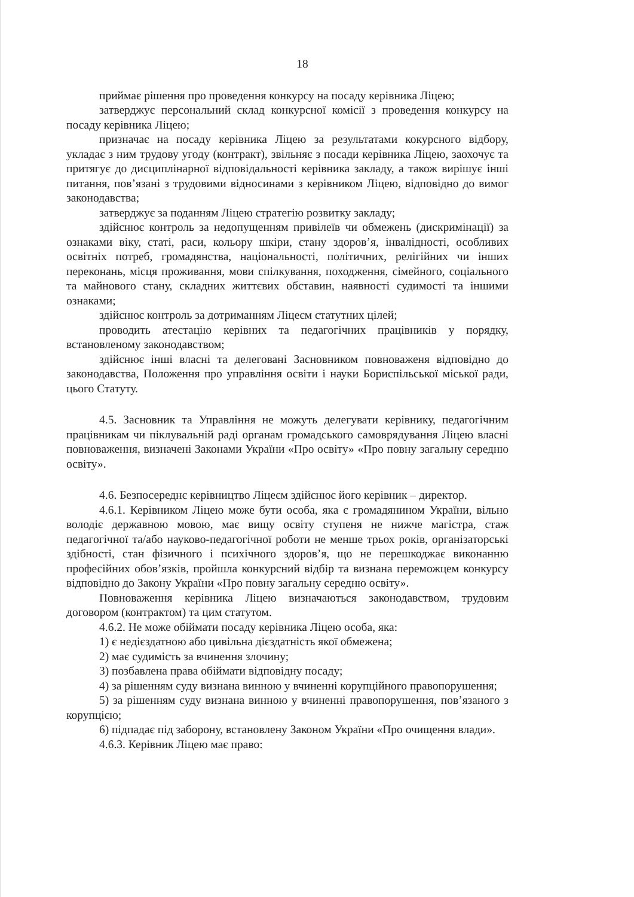18
приймає рішення про проведення конкурсу на посаду керівника Ліцею;
затверджує персональний склад конкурсної комісії з проведення конкурсу на посаду керівника Ліцею;
призначає на посаду керівника Ліцею за результатами кокурсного відбору, укладає з ним трудову угоду (контракт), звільняє з посади керівника Ліцею, заохочує та притягує до дисциплінарної відповідальності керівника закладу, а також вирішує інші питання, пов’язані з трудовими відносинами з керівником Ліцею, відповідно до вимог законодавства;
затверджує за поданням Ліцею стратегію розвитку закладу;
здійснює контроль за недопущенням привілеїв чи обмежень (дискримінації) за ознаками віку, статі, раси, кольору шкіри, стану здоров’я, інвалідності, особливих освітніх потреб, громадянства, національності, політичних, релігійних чи інших переконань, місця проживання, мови спілкування, походження, сімейного, соціального та майнового стану, складних життєвих обставин, наявності судимості та іншими ознаками;
здійснює контроль за дотриманням Ліцеєм статутних цілей;
проводить атестацію керівних та педагогічних працівників у порядку, встановленому законодавством;
здійснює інші власні та делеговані Засновником повноваженя відповідно до законодавства, Положення про управління освіти і науки Бориспільської міської ради, цього Статуту.
4.5. Засновник та Управління не можуть делегувати керівнику, педагогічним працівникам чи піклувальній раді органам громадського самоврядування Ліцею власні повноваження, визначені Законами України «Про освіту» «Про повну загальну середню освіту».
4.6. Безпосереднє керівництво Ліцеєм здійснює його керівник – директор.
4.6.1. Керівником Ліцею може бути особа, яка є громадянином України, вільно володіє державною мовою, має вищу освіту ступеня не нижче магістра, стаж педагогічної та/або науково-педагогічної роботи не менше трьох років, організаторські здібності, стан фізичного і психічного здоров’я, що не перешкоджає виконанню професійних обов’язків, пройшла конкурсний відбір та визнана переможцем конкурсу відповідно до Закону України «Про повну загальну середню освіту».
Повноваження керівника Ліцею визначаються законодавством, трудовим договором (контрактом) та цим статутом.
4.6.2. Не може обіймати посаду керівника Ліцею особа, яка:
1) є недієздатною або цивільна дієздатність якої обмежена;
2) має судимість за вчинення злочину;
3) позбавлена права обіймати відповідну посаду;
4) за рішенням суду визнана винною у вчиненні корупційного правопорушення;
5) за рішенням суду визнана винною у вчиненні правопорушення, пов’язаного з корупцією;
6) підпадає під заборону, встановлену Законом України «Про очищення влади».
4.6.3. Керівник Ліцею має право: